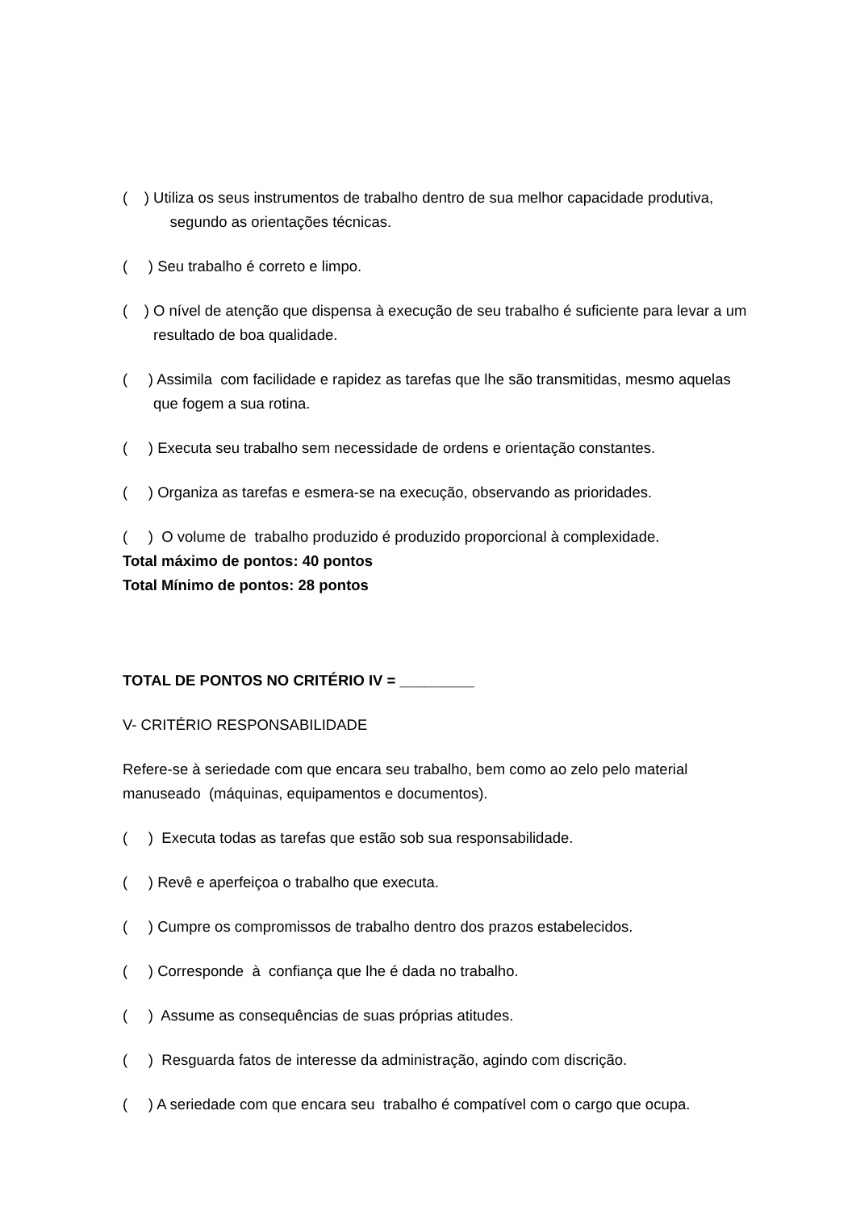( ) Utiliza os seus instrumentos de trabalho dentro de sua melhor capacidade produtiva, segundo as orientações técnicas.
( ) Seu trabalho é correto e limpo.
( ) O nível de atenção que dispensa à execução de seu trabalho é suficiente para levar a um resultado de boa qualidade.
( ) Assimila com facilidade e rapidez as tarefas que lhe são transmitidas, mesmo aquelas que fogem a sua rotina.
( ) Executa seu trabalho sem necessidade de ordens e orientação constantes.
( ) Organiza as tarefas e esmera-se na execução, observando as prioridades.
( ) O volume de trabalho produzido é produzido proporcional à complexidade.
Total máximo de pontos: 40 pontos
Total Mínimo de pontos: 28 pontos
TOTAL DE PONTOS NO CRITÉRIO IV = _________
V- CRITÉRIO RESPONSABILIDADE
Refere-se à seriedade com que encara seu trabalho, bem como ao zelo pelo material manuseado (máquinas, equipamentos e documentos).
( ) Executa todas as tarefas que estão sob sua responsabilidade.
( ) Revê e aperfeiçoa o trabalho que executa.
( ) Cumpre os compromissos de trabalho dentro dos prazos estabelecidos.
( ) Corresponde à confiança que lhe é dada no trabalho.
( ) Assume as consequências de suas próprias atitudes.
( ) Resguarda fatos de interesse da administração, agindo com discrição.
( ) A seriedade com que encara seu trabalho é compatível com o cargo que ocupa.